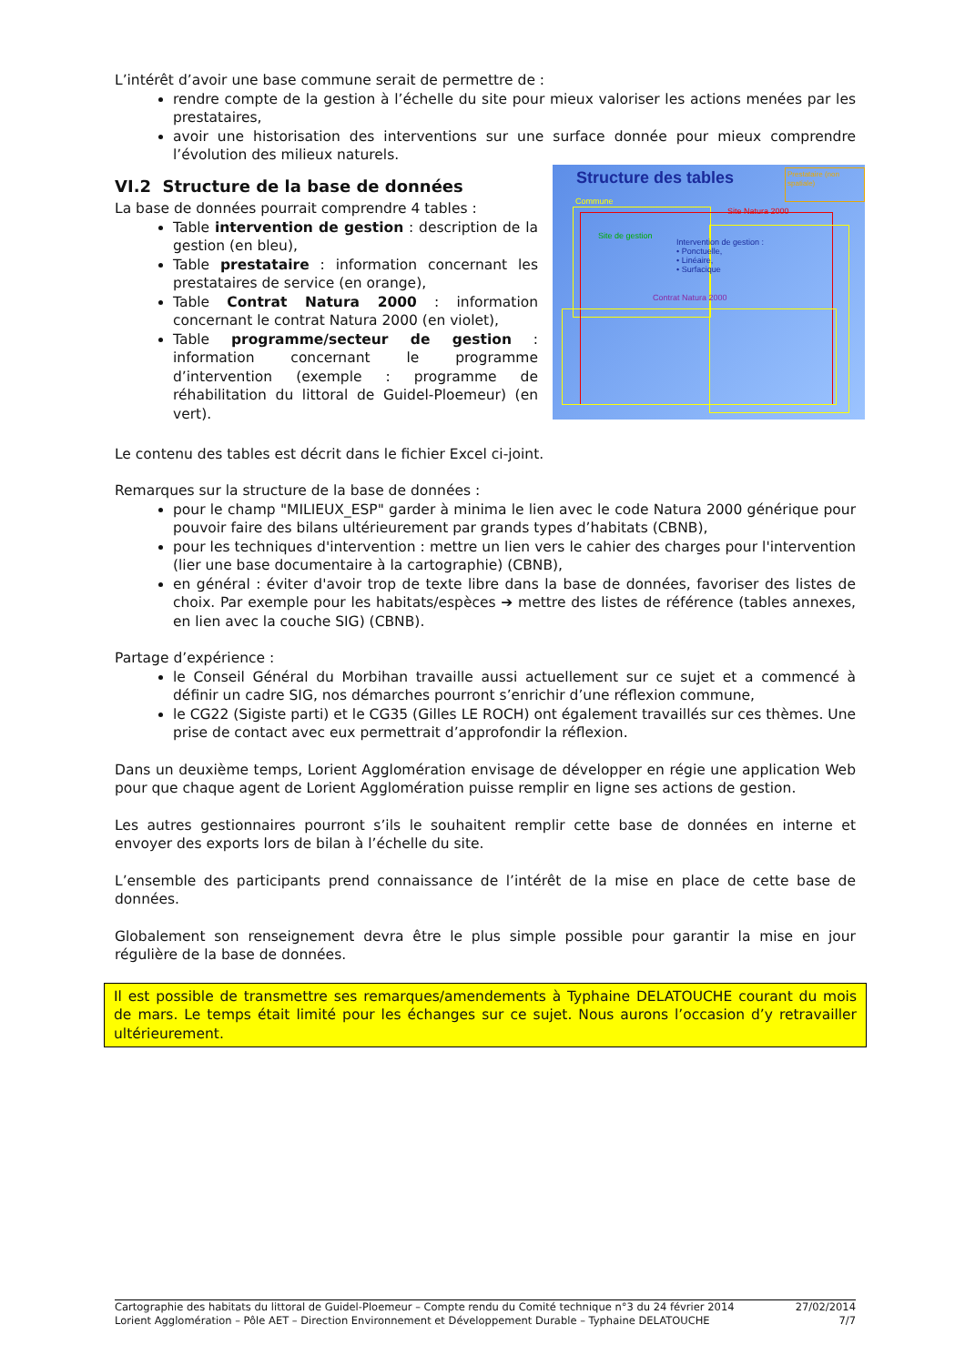L’intérêt d’avoir une base commune serait de permettre de :
rendre compte de la gestion à l’échelle du site pour mieux valoriser les actions menées par les prestataires,
avoir une historisation des interventions sur une surface donnée pour mieux comprendre l’évolution des milieux naturels.
Structure des tables
Prestataire (non spatiale)
Commune
Site Natura 2000
Site de gestion
Intervention de gestion :
• Ponctuelle,
• Linéaire,
• Surfacique
Contrat Natura 2000
VI.2 Structure de la base de données
La base de données pourrait comprendre 4 tables :
Table intervention de gestion : description de la gestion (en bleu),
Table prestataire : information concernant les prestataires de service (en orange),
Table Contrat Natura 2000 : information concernant le contrat Natura 2000 (en violet),
Table programme/secteur de gestion : information concernant le programme d’intervention (exemple : programme de réhabilitation du littoral de Guidel-Ploemeur) (en vert).
Le contenu des tables est décrit dans le fichier Excel ci-joint.
Remarques sur la structure de la base de données :
pour le champ "MILIEUX_ESP" garder à minima le lien avec le code Natura 2000 générique pour pouvoir faire des bilans ultérieurement par grands types d’habitats (CBNB),
pour les techniques d'intervention : mettre un lien vers le cahier des charges pour l'intervention (lier une base documentaire à la cartographie) (CBNB),
en général : éviter d'avoir trop de texte libre dans la base de données, favoriser des listes de choix. Par exemple pour les habitats/espèces ➔ mettre des listes de référence (tables annexes, en lien avec la couche SIG) (CBNB).
Partage d’expérience :
le Conseil Général du Morbihan travaille aussi actuellement sur ce sujet et a commencé à définir un cadre SIG, nos démarches pourront s’enrichir d’une réflexion commune,
le CG22 (Sigiste parti) et le CG35 (Gilles LE ROCH) ont également travaillés sur ces thèmes. Une prise de contact avec eux permettrait d’approfondir la réflexion.
Dans un deuxième temps, Lorient Agglomération envisage de développer en régie une application Web pour que chaque agent de Lorient Agglomération puisse remplir en ligne ses actions de gestion.
Les autres gestionnaires pourront s’ils le souhaitent remplir cette base de données en interne et envoyer des exports lors de bilan à l’échelle du site.
L’ensemble des participants prend connaissance de l’intérêt de la mise en place de cette base de données.
Globalement son renseignement devra être le plus simple possible pour garantir la mise en jour régulière de la base de données.
Il est possible de transmettre ses remarques/amendements à Typhaine DELATOUCHE courant du mois de mars. Le temps était limité pour les échanges sur ce sujet. Nous aurons l’occasion d’y retravailler ultérieurement.
Cartographie des habitats du littoral de Guidel-Ploemeur – Compte rendu du Comité technique n°3 du 24 février 2014
Lorient Agglomération – Pôle AET – Direction Environnement et Développement Durable – Typhaine DELATOUCHE
27/02/2014
7/7